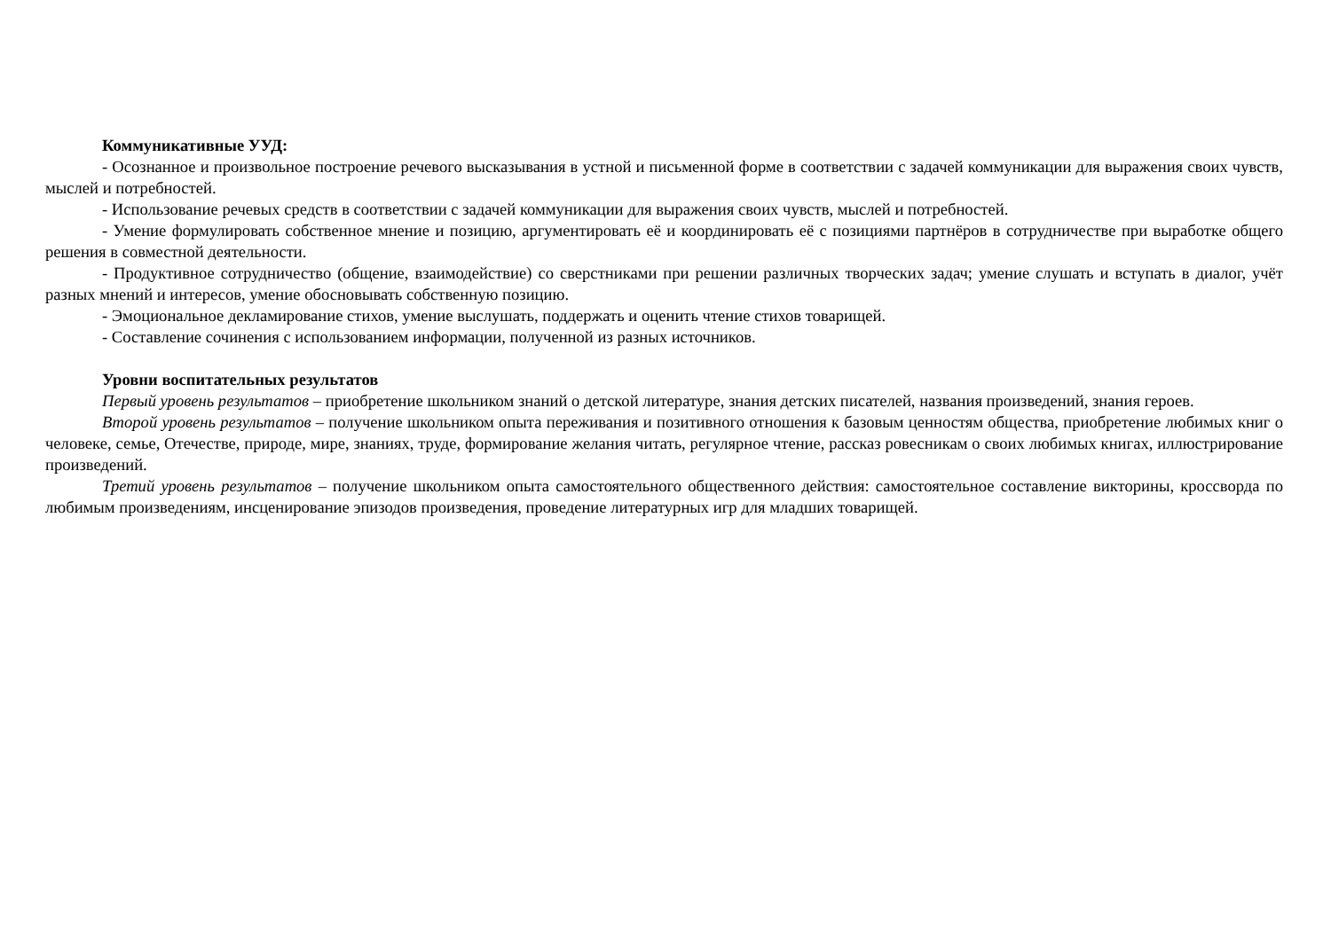Коммуникативные УУД:
- Осознанное и произвольное построение речевого высказывания в устной и письменной форме в соответствии с задачей коммуникации для выражения своих чувств, мыслей и потребностей.
- Использование речевых средств в соответствии с задачей коммуникации для выражения своих чувств, мыслей и потребностей.
- Умение формулировать собственное мнение и позицию, аргументировать её и координировать её с позициями партнёров в сотрудничестве при выработке общего решения в совместной деятельности.
- Продуктивное сотрудничество (общение, взаимодействие) со сверстниками при решении различных творческих задач; умение слушать и вступать в диалог, учёт разных мнений и интересов, умение обосновывать собственную позицию.
- Эмоциональное декламирование стихов, умение выслушать, поддержать и оценить чтение стихов товарищей.
- Составление сочинения с использованием информации, полученной из разных источников.
Уровни воспитательных результатов
Первый уровень результатов – приобретение школьником знаний о детской литературе, знания детских писателей, названия произведений, знания героев.
Второй уровень результатов – получение школьником опыта переживания и позитивного отношения к базовым ценностям общества, приобретение любимых книг о человеке, семье, Отечестве, природе, мире, знаниях, труде, формирование желания читать, регулярное чтение, рассказ ровесникам о своих любимых книгах, иллюстрирование произведений.
Третий уровень результатов – получение школьником опыта самостоятельного общественного действия: самостоятельное составление викторины, кроссворда по любимым произведениям, инсценирование эпизодов произведения, проведение литературных игр для младших товарищей.